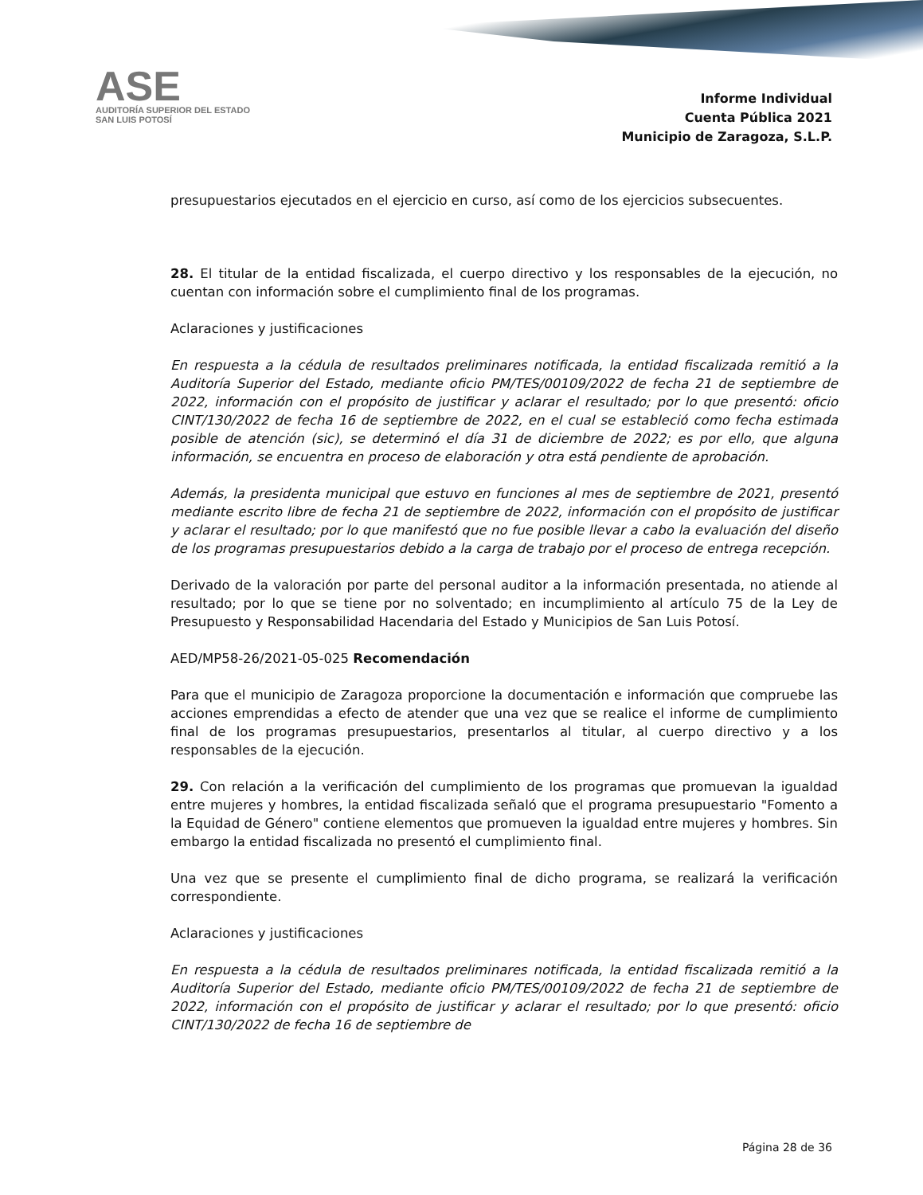ASE
AUDITORÍA SUPERIOR DEL ESTADO
SAN LUIS POTOSÍ
Informe Individual
Cuenta Pública 2021
Municipio de Zaragoza, S.L.P.
presupuestarios ejecutados en el ejercicio en curso, así como de los ejercicios subsecuentes.
28. El titular de la entidad fiscalizada, el cuerpo directivo y los responsables de la ejecución, no cuentan con información sobre el cumplimiento final de los programas.
Aclaraciones y justificaciones
En respuesta a la cédula de resultados preliminares notificada, la entidad fiscalizada remitió a la Auditoría Superior del Estado, mediante oficio PM/TES/00109/2022 de fecha 21 de septiembre de 2022, información con el propósito de justificar y aclarar el resultado; por lo que presentó: oficio CINT/130/2022 de fecha 16 de septiembre de 2022, en el cual se estableció como fecha estimada posible de atención (sic), se determinó el día 31 de diciembre de 2022; es por ello, que alguna información, se encuentra en proceso de elaboración y otra está pendiente de aprobación.
Además, la presidenta municipal que estuvo en funciones al mes de septiembre de 2021, presentó mediante escrito libre de fecha 21 de septiembre de 2022, información con el propósito de justificar y aclarar el resultado; por lo que manifestó que no fue posible llevar a cabo la evaluación del diseño de los programas presupuestarios debido a la carga de trabajo por el proceso de entrega recepción.
Derivado de la valoración por parte del personal auditor a la información presentada, no atiende al resultado; por lo que se tiene por no solventado; en incumplimiento al artículo 75 de la Ley de Presupuesto y Responsabilidad Hacendaria del Estado y Municipios de San Luis Potosí.
AED/MP58-26/2021-05-025 Recomendación
Para que el municipio de Zaragoza proporcione la documentación e información que compruebe las acciones emprendidas a efecto de atender que una vez que se realice el informe de cumplimiento final de los programas presupuestarios, presentarlos al titular, al cuerpo directivo y a los responsables de la ejecución.
29. Con relación a la verificación del cumplimiento de los programas que promuevan la igualdad entre mujeres y hombres, la entidad fiscalizada señaló que el programa presupuestario "Fomento a la Equidad de Género" contiene elementos que promueven la igualdad entre mujeres y hombres. Sin embargo la entidad fiscalizada no presentó el cumplimiento final.
Una vez que se presente el cumplimiento final de dicho programa, se realizará la verificación correspondiente.
Aclaraciones y justificaciones
En respuesta a la cédula de resultados preliminares notificada, la entidad fiscalizada remitió a la Auditoría Superior del Estado, mediante oficio PM/TES/00109/2022 de fecha 21 de septiembre de 2022, información con el propósito de justificar y aclarar el resultado; por lo que presentó: oficio CINT/130/2022 de fecha 16 de septiembre de
Página 28 de 36